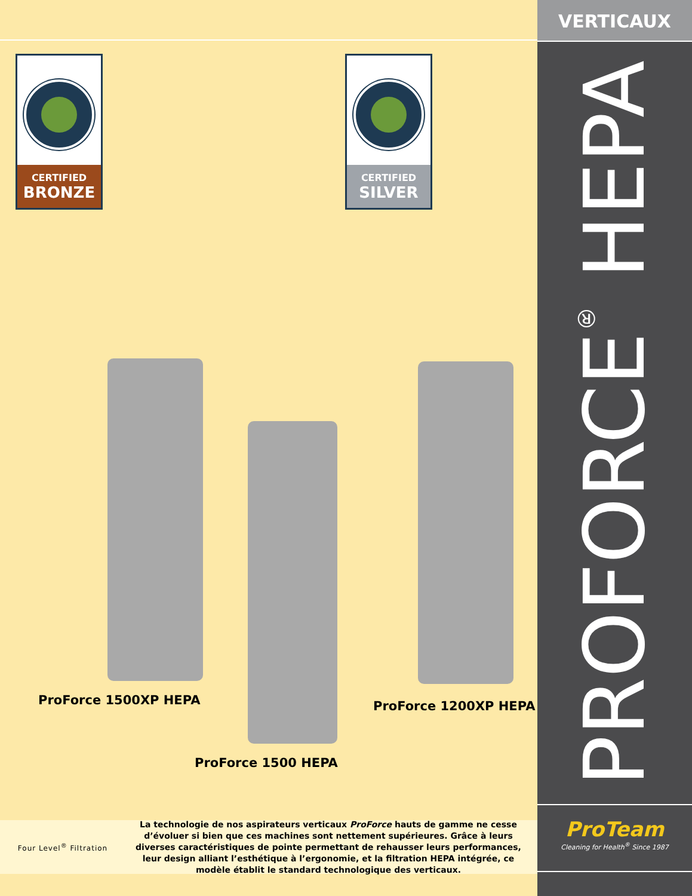CERTIFIED
BRONZE
CERTIFIED
SILVER
ProForce 1500XP HEPA
ProForce 1500 HEPA
ProForce 1200XP HEPA
Four Level<sup>®</sup> Filtration
La technologie de nos aspirateurs verticaux ProForce hauts de gamme ne cesse d’évoluer si bien que ces machines sont nettement supérieures. Grâce à leurs diverses caractéristiques de pointe permettant de rehausser leurs performances, leur design alliant l’esthétique à l’ergonomie, et la filtration HEPA intégrée, ce modèle établit le standard technologique des verticaux.
VERTICAUX
PROFORCE<sup>®</sup> HEPA
ProTeam
Cleaning for Health<sup>®</sup> Since 1987